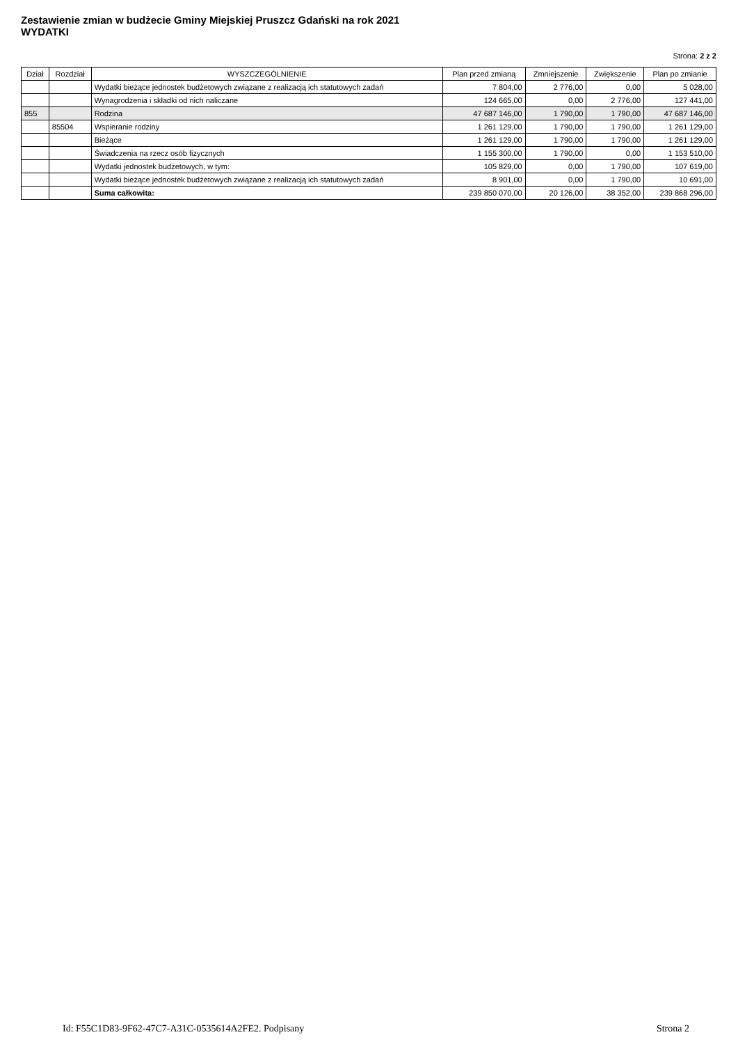Zestawienie zmian w budżecie Gminy Miejskiej Pruszcz Gdański na rok 2021
WYDATKI
Strona: 2 z 2
| Dział | Rozdział | WYSZCZEGÓLNIENIE | Plan przed zmianą | Zmniejszenie | Zwiększenie | Plan po zmianie |
| --- | --- | --- | --- | --- | --- | --- |
| | | Wydatki bieżące jednostek budżetowych związane z realizacją ich statutowych zadań | 7 804,00 | 2 776,00 | 0,00 | 5 028,00 |
| | | Wynagrodzenia i składki od nich naliczane | 124 665,00 | 0,00 | 2 776,00 | 127 441,00 |
| 855 | | Rodzina | 47 687 146,00 | 1 790,00 | 1 790,00 | 47 687 146,00 |
| | 85504 | Wspieranie rodziny | 1 261 129,00 | 1 790,00 | 1 790,00 | 1 261 129,00 |
| | | Bieżące | 1 261 129,00 | 1 790,00 | 1 790,00 | 1 261 129,00 |
| | | Świadczenia na rzecz osób fizycznych | 1 155 300,00 | 1 790,00 | 0,00 | 1 153 510,00 |
| | | Wydatki jednostek budżetowych, w tym: | 105 829,00 | 0,00 | 1 790,00 | 107 619,00 |
| | | Wydatki bieżące jednostek budżetowych związane z realizacją ich statutowych zadań | 8 901,00 | 0,00 | 1 790,00 | 10 691,00 |
| | | Suma całkowita: | 239 850 070,00 | 20 126,00 | 38 352,00 | 239 868 296,00 |
Id: F55C1D83-9F62-47C7-A31C-0535614A2FE2. Podpisany Strona 2